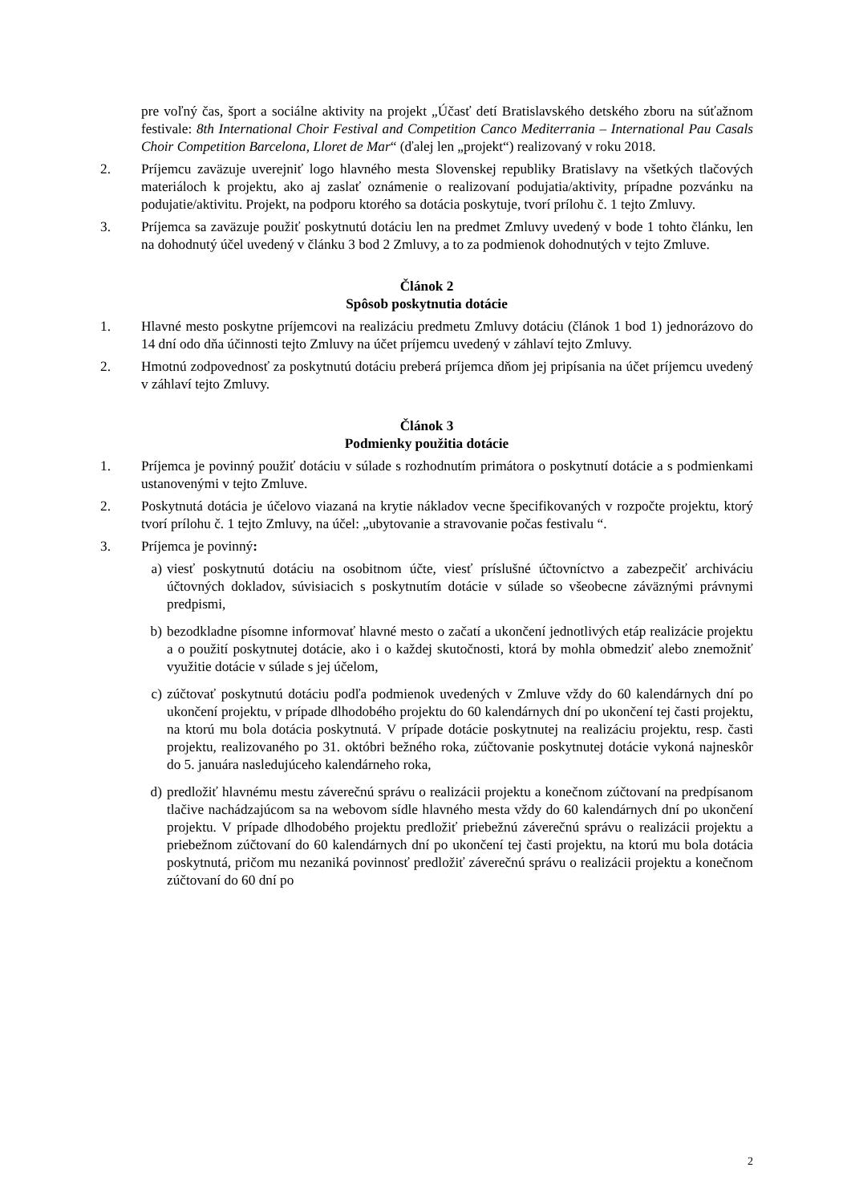pre voľný čas, šport a sociálne aktivity na projekt „Účasť detí Bratislavského detského zboru na súťažnom festivale: 8th International Choir Festival and Competition Canco Mediterrania – International Pau Casals Choir Competition Barcelona, Lloret de Mar“ (ďalej len „projekt“) realizovaný v roku 2018.
2. Príjemcu zaväzuje uverejniť logo hlavného mesta Slovenskej republiky Bratislavy na všetkých tlačových materiáloch k projektu, ako aj zaslať oznámenie o realizovaní podujatia/aktivity, prípadne pozvánku na podujatie/aktivitu. Projekt, na podporu ktorého sa dotácia poskytuje, tvorí prílohu č. 1 tejto Zmluvy.
3. Príjemca sa zaväzuje použiť poskytnutú dotáciu len na predmet Zmluvy uvedený v bode 1 tohto článku, len na dohodnutý účel uvedený v článku 3 bod 2 Zmluvy, a to za podmienok dohodnutých v tejto Zmluve.
Článok 2
Spôsob poskytnutia dotácie
1. Hlavné mesto poskytne príjemcovi na realizáciu predmetu Zmluvy dotáciu (článok 1 bod 1) jednorázovo do 14 dní odo dňa účinnosti tejto Zmluvy na účet príjemcu uvedený v záhlaví tejto Zmluvy.
2. Hmotnú zodpovednosť za poskytnutú dotáciu preberá príjemca dňom jej pripísania na účet príjemcu uvedený v záhlaví tejto Zmluvy.
Článok 3
Podmienky použitia dotácie
1. Príjemca je povinný použiť dotáciu v súlade s rozhodnutím primátora o poskytnutí dotácie a s podmienkami ustanovenými v tejto Zmluve.
2. Poskytnutá dotácia je účelovo viazaná na krytie nákladov vecne špecifikovaných v rozpočte projektu, ktorý tvorí prílohu č. 1 tejto Zmluvy, na účel: „ubytovanie a stravovanie počas festivalu “.
3. Príjemca je povinný:
a) viesť poskytnutú dotáciu na osobitnom účte, viesť príslušné účtovníctvo a zabezpečiť archiváciu účtovných dokladov, súvisiacich s poskytnutím dotácie v súlade so všeobecne záväznými právnymi predpismi,
b) bezodkladne písomne informovať hlavné mesto o začatí a ukončení jednotlivých etáp realizácie projektu a o použití poskytnutej dotácie, ako i o každej skutočnosti, ktorá by mohla obmedziť alebo znemožniť využitie dotácie v súlade s jej účelom,
c) zúčtovať poskytnutú dotáciu podľa podmienok uvedených v Zmluve vždy do 60 kalendárnych dní po ukončení projektu, v prípade dlhodobého projektu do 60 kalendárnych dní po ukončení tej časti projektu, na ktorú mu bola dotácia poskytnutá. V prípade dotácie poskytnutej na realizáciu projektu, resp. časti projektu, realizovaného po 31. októbri bežného roka, zúčtovanie poskytnutej dotácie vykoná najneskôr do 5. januára nasledujúceho kalendárneho roka,
d) predložiť hlavnému mestu záverečnú správu o realizácii projektu a konečnom zúčtovaní na predpísanom tlačive nachádzajúcom sa na webovom sídle hlavného mesta vždy do 60 kalendárnych dní po ukončení projektu. V prípade dlhodobého projektu predložiť priebežnú záverečnú správu o realizácii projektu a priebežnom zúčtovaní do 60 kalendárnych dní po ukončení tej časti projektu, na ktorú mu bola dotácia poskytnutá, pričom mu nezaniká povinnosť predložiť záverečnú správu o realizácii projektu a konečnom zúčtovaní do 60 dní po
2